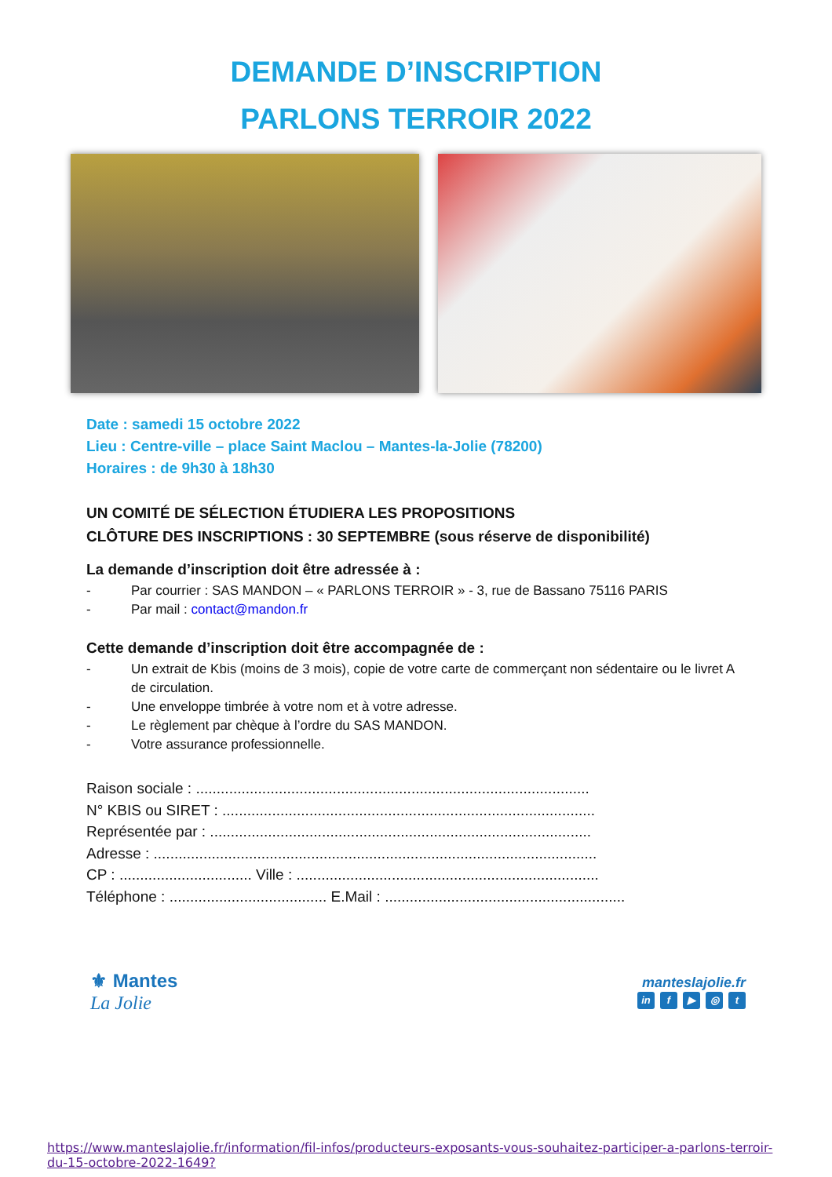DEMANDE D’INSCRIPTION
PARLONS TERROIR 2022
Date : samedi 15 octobre 2022
Lieu : Centre-ville – place Saint Maclou – Mantes-la-Jolie (78200)
Horaires : de 9h30 à 18h30
UN COMITÉ DE SÉLECTION ÉTUDIERA LES PROPOSITIONS
CLÔTURE DES INSCRIPTIONS : 30 SEPTEMBRE (sous réserve de disponibilité)
La demande d’inscription doit être adressée à :
- Par courrier : SAS MANDON – « PARLONS TERROIR » - 3, rue de Bassano 75116 PARIS
- Par mail : contact@mandon.fr
Cette demande d’inscription doit être accompagnée de :
- Un extrait de Kbis (moins de 3 mois), copie de votre carte de commerçant non sédentaire ou le livret A de circulation.
- Une enveloppe timbrée à votre nom et à votre adresse.
- Le règlement par chèque à l’ordre du SAS MANDON.
- Votre assurance professionnelle.
Raison sociale : ...............................................................................................
N° KBIS ou SIRET : ..........................................................................................
Représentée par : ............................................................................................
Adresse : ...........................................................................................................
CP : ................................ Ville : .........................................................................
Téléphone : ...................................... E.Mail : ..........................................................
⚜ Mantes
La Jolie
manteslajolie.fr
in f ▶ ◎ t
https://www.manteslajolie.fr/information/fil-infos/producteurs-exposants-vous-souhaitez-participer-a-parlons-terroir-du-15-octobre-2022-1649?